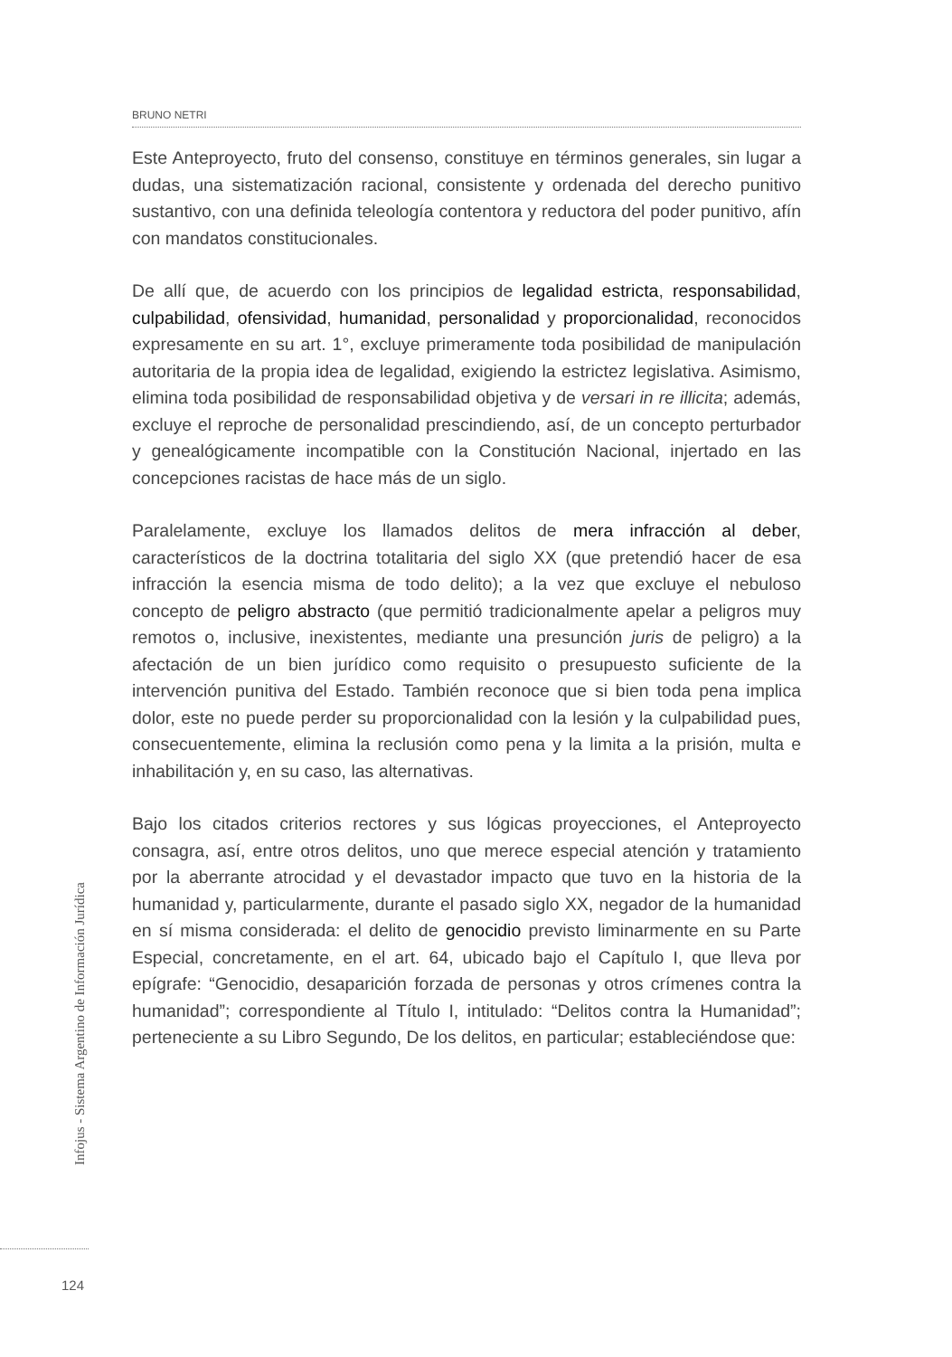BRUNO NETRI
Este Anteproyecto, fruto del consenso, constituye en términos generales, sin lugar a dudas, una sistematización racional, consistente y ordenada del derecho punitivo sustantivo, con una definida teleología contentora y reductora del poder punitivo, afín con mandatos constitucionales.
De allí que, de acuerdo con los principios de legalidad estricta, responsabilidad, culpabilidad, ofensividad, humanidad, personalidad y proporcionalidad, reconocidos expresamente en su art. 1°, excluye primeramente toda posibilidad de manipulación autoritaria de la propia idea de legalidad, exigiendo la estrictez legislativa. Asimismo, elimina toda posibilidad de responsabilidad objetiva y de versari in re illicita; además, excluye el reproche de personalidad prescindiendo, así, de un concepto perturbador y genealógicamente incompatible con la Constitución Nacional, injertado en las concepciones racistas de hace más de un siglo.
Paralelamente, excluye los llamados delitos de mera infracción al deber, característicos de la doctrina totalitaria del siglo XX (que pretendió hacer de esa infracción la esencia misma de todo delito); a la vez que excluye el nebuloso concepto de peligro abstracto (que permitió tradicionalmente apelar a peligros muy remotos o, inclusive, inexistentes, mediante una presunción juris de peligro) a la afectación de un bien jurídico como requisito o presupuesto suficiente de la intervención punitiva del Estado. También reconoce que si bien toda pena implica dolor, este no puede perder su proporcionalidad con la lesión y la culpabilidad pues, consecuentemente, elimina la reclusión como pena y la limita a la prisión, multa e inhabilitación y, en su caso, las alternativas.
Bajo los citados criterios rectores y sus lógicas proyecciones, el Anteproyecto consagra, así, entre otros delitos, uno que merece especial atención y tratamiento por la aberrante atrocidad y el devastador impacto que tuvo en la historia de la humanidad y, particularmente, durante el pasado siglo XX, negador de la humanidad en sí misma considerada: el delito de genocidio previsto liminarmente en su Parte Especial, concretamente, en el art. 64, ubicado bajo el Capítulo I, que lleva por epígrafe: “Genocidio, desaparición forzada de personas y otros crímenes contra la humanidad”; correspondiente al Título I, intitulado: “Delitos contra la Humanidad”; perteneciente a su Libro Segundo, De los delitos, en particular; estableciéndose que:
Infojus - Sistema Argentino de Información Jurídica
124